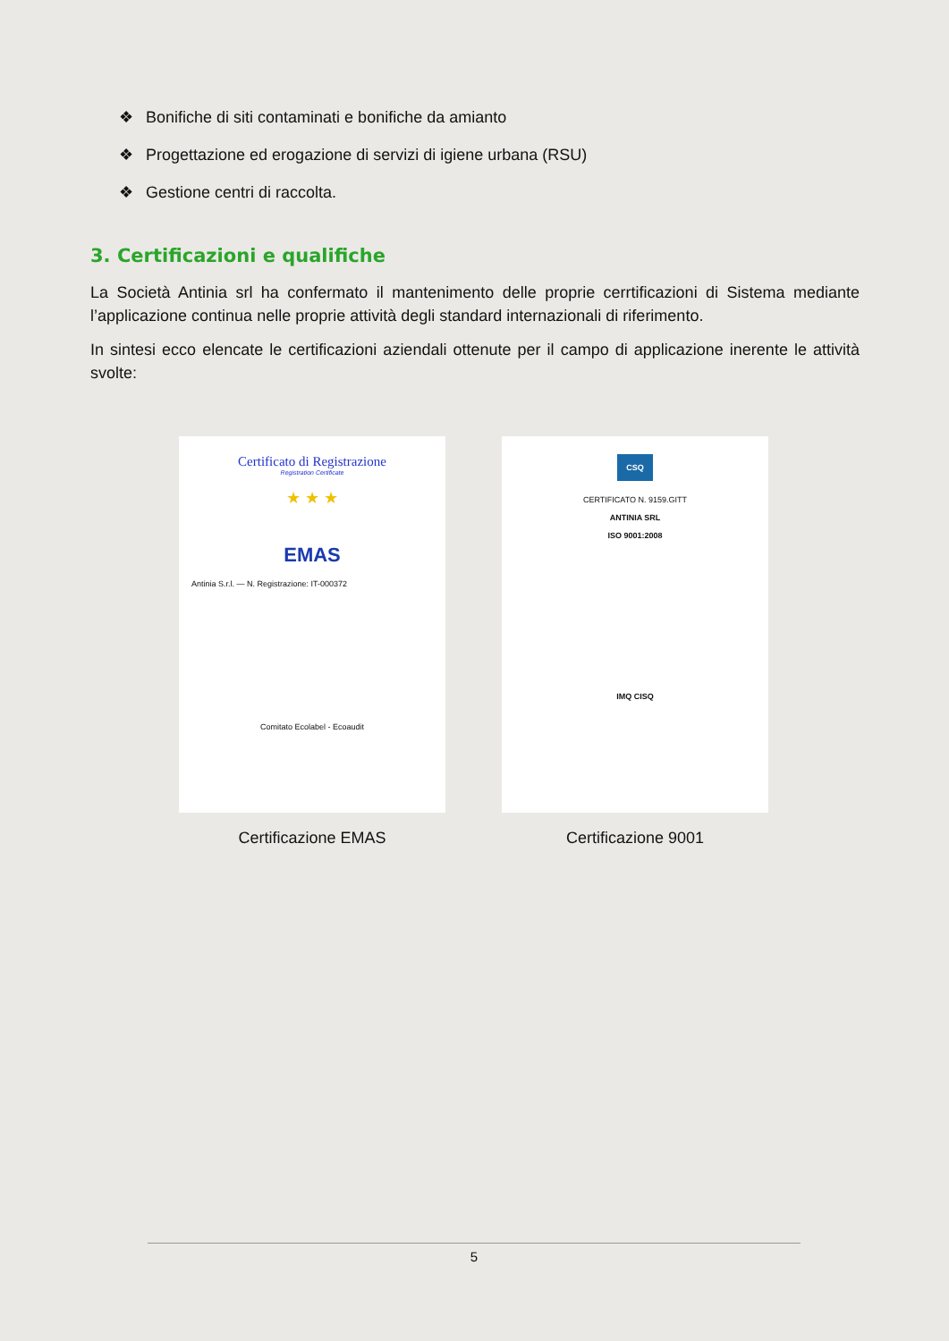❖ Bonifiche di siti contaminati e bonifiche da amianto
❖ Progettazione ed erogazione di servizi di igiene urbana (RSU)
❖ Gestione centri di raccolta.
3. Certificazioni e qualifiche
La Società Antinia srl ha confermato il mantenimento delle proprie cerrtificazioni di Sistema mediante l’applicazione continua nelle proprie attività degli standard internazionali di riferimento.
In sintesi ecco elencate le certificazioni aziendali ottenute per il campo di applicazione inerente le attività svolte:
Certificato di Registrazione
Registration Certificate
★ ★ ★
EMAS
Antinia S.r.l. — N. Registrazione: IT-000372
Comitato Ecolabel - Ecoaudit
Certificazione EMAS
CSQ
CERTIFICATO N. 9159.GITT
ANTINIA SRL
ISO 9001:2008
IMQ CISQ
Certificazione 9001
5